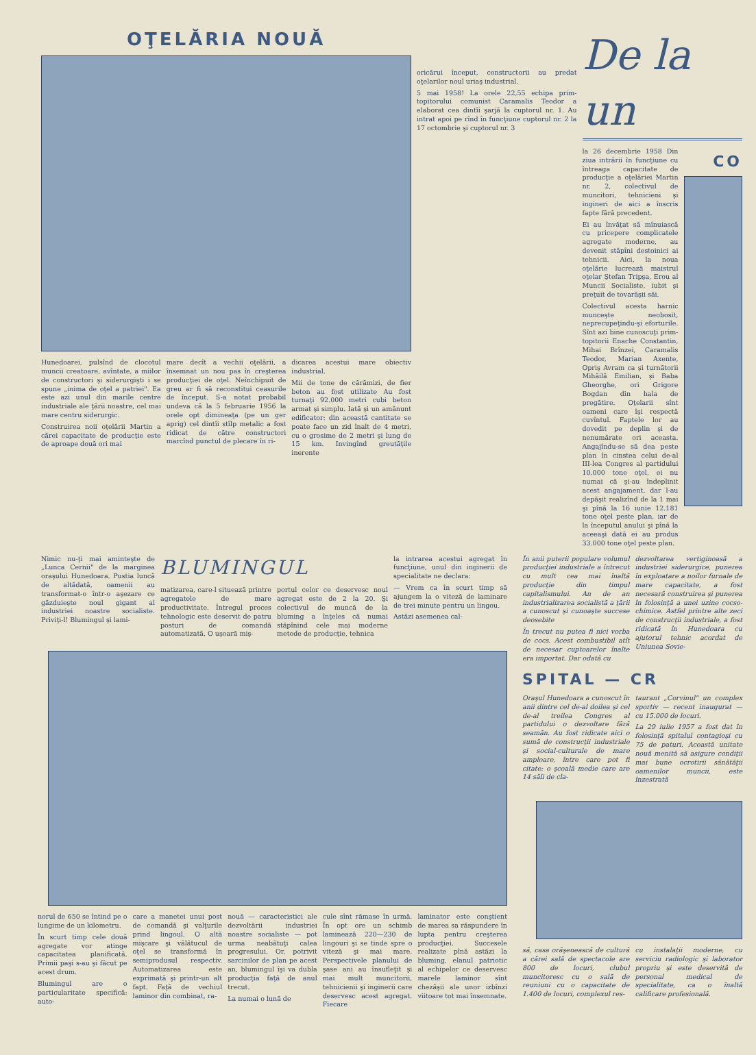OŢELĂRIA NOUĂ
Hunedoarei, pulsînd de clocotul muncii creatoare, avîntate, a miilor de constructori şi siderurgişti i se spune „inima de oţel a patriei". Ea este azi unul din marile centre industriale ale ţării noastre, cel mai mare centru siderurgic.
Construirea noii oţelării Martin a cărei capacitate de producţie este de aproape două ori mai
mare decît a vechii oţelării, a însemnat un nou pas în creşterea producţiei de oţel. Neînchipuit de greu ar fi să reconstitui ceasurile de început. S-a notat probabil undeva că la 5 februarie 1956 la orele opt dimineaţa (pe un ger aprig) cel dintîi stîlp metalic a fost ridicat de către constructori marcînd punctul de plecare în ri-
dicarea acestui mare obiectiv industrial.
Mii de tone de cărămizi, de fier beton au fost utilizate Au fost turnaţi 92.000 metri cubi beton armat şi simplu. Iată şi un amănunt edificator: din această cantitate se poate face un zid înalt de 4 metri, cu o grosime de 2 metri şi lung de 15 km. Invingînd greutăţile inerente
oricărui început, constructorii au predat oţelarilor noul uriaş industrial.
5 mai 1958! La orele 22,55 echipa prim-topitorului comunist Caramalis Teodor a elaborat cea dintîi şarjă la cuptorul nr. 1. Au intrat apoi pe rînd în funcţiune cuptorul nr. 2 la 17 octombrie şi cuptorul nr. 3
De la un
la 26 decembrie 1958 Din ziua intrării în funcţiune cu întreaga capacitate de producţie a oţelăriei Martin nr. 2, colectivul de muncitori, tehnicieni şi ingineri de aici a înscris fapte fără precedent.
Ei au învăţat să mînuiască cu pricepere complicatele agregate moderne, au devenit stăpîni destoinici ai tehnicii. Aici, la noua oţelărie lucrează maistrul oţelar Ştefan Tripşa, Erou al Muncii Socialiste, iubit şi preţuit de tovarăşii săi.
Colectivul acesta harnic munceşte neobosit, neprecupeţindu-şi eforturile. Sînt azi bine cunoscuţi prim-topitorii Enache Constantin, Mihai Brînzei, Caramalis Teodor, Marian Axente, Opriş Avram ca şi turnătorii Mihăilă Emilian, şi Baba Gheorghe, ori Grigore Bogdan din hala de pregătire. Oţelarii sînt oameni care îşi respectă cuvîntul. Faptele lor au dovedit pe deplin şi de nenumărate ori aceasta. Angajîndu-se să dea peste plan în cinstea celui de-al III-lea Congres al partidului 10.000 tone oţel, ei nu numai că şi-au îndeplinit acest angajament, dar l-au depăşit realizînd de la 1 mai şi pînă la 16 iunie 12.181 tone oţel peste plan, iar de la începutul anului şi pînă la aceeaşi dată ei au produs 33.000 tone oţel peste plan.
CO
Nimic nu-ţi mai aminteşte de „Lunca Cernii" de la marginea oraşului Hunedoara. Pustia luncă de altădată, oamenii au transformat-o într-o aşezare ce găzduieşte noul gigant al industriei noastre socialiste. Priviţi-l! Blumingul şi lami-
BLUMINGUL
matizarea, care-l situează printre agregatele de mare productivitate. Întregul proces tehnologic este deservit de patru posturi de comandă automatizată. O uşoară miş-
portul celor ce deservesc noul agregat este de 2 la 20. Şi colectivul de muncă de la bluming a înţeles că numai stăpînind cele mai moderne metode de producţie, tehnica
la intrarea acestui agregat în funcţiune, unul din inginerii de specialitate ne declara:
— Vrem ca în scurt timp să ajungem la o viteză de laminare de trei minute pentru un lingou.
Astăzi asemenea cal-
norul de 650 se întind pe o lungime de un kilometru.
În scurt timp cele două agregate vor atinge capacitatea planificată. Primii paşi s-au şi făcut pe acest drum.
Blumingul are o particularitate specifică: auto-
care a manetei unui post de comandă şi valţurile prind lingoul. O altă mişcare şi vălătucul de oţel se transformă în semiprodusul respectiv. Automatizarea este exprimată şi printr-un alt fapt. Faţă de vechiul laminor din combinat, ra-
nouă — caracteristici ale dezvoltării industriei noastre socialiste — pot urma neabătuţi calea progresului. Or, potrivit sarcinilor de plan pe acest an, blumingul îşi va dubla producţia faţă de anul trecut.
La numai o lună de
cule sînt rămase în urmă. În opt ore un schimb laminează 220—230 de lingouri şi se tinde spre o viteză şi mai mare. Perspectivele planului de şase ani au însufleţit şi mai mult muncitorii, tehnicienii şi inginerii care deservesc acest agregat. Fiecare
laminator este conştient de marea sa răspundere în lupta pentru creşterea producţiei. Succesele realizate pînă astăzi la bluming, elanul patriotic al echipelor ce deservesc marele laminor sînt chezăşii ale unor izbînzi viitoare tot mai însemnate.
În anii puterii populare volumul producţiei industriale a întrecut cu mult cea mai înaltă producţie din timpul capitalismului. An de an industrializarea socialistă a ţării a cunoscut şi cunoaşte succese deosebite
În trecut nu putea fi nici vorba de cocs. Acest combustibil atît de necesar cuptoarelor înalte era importat. Dar odată cu
dezvoltarea vertiginoasă a industriei siderurgice, punerea în exploatare a noilor furnale de mare capacitate, a fost necesară construirea şi punerea în folosinţă a unei uzine cocso-chimice. Astfel printre alte zeci de construcţii industriale, a fost ridicată în Hunedoara cu ajutorul tehnic acordat de Uniunea Sovie-
SPITAL — CR
Oraşul Hunedoara a cunoscut în anii dintre cel de-al doilea şi cel de-al treilea Congres al partidului o dezvoltare fără seamăn. Au fost ridicate aici o sumă de construcţii industriale şi social-culturale de mare amploare, între care pot fi citate: o şcoală medie care are 14 săli de cla-
taurant „Corvinul" un complex sportiv — recent inaugurat — cu 15.000 de locuri.
La 29 iulie 1957 a fost dat în folosinţă spitalul contagioşi cu 75 de paturi. Această unitate nouă menită să asigure condiţii mai bune ocrotirii sănătăţii oamenilor muncii, este înzestrată
să, casa orăşenească de cultură a cărei sală de spectacole are 800 de locuri, clubul muncitoresc cu o sală de reuniuni cu o capacitate de 1.400 de locuri, complexul res-
cu instalaţii moderne, cu serviciu radiologic şi laborator propriu şi este deservită de personal medical de specialitate, ca o înaltă calificare profesională.